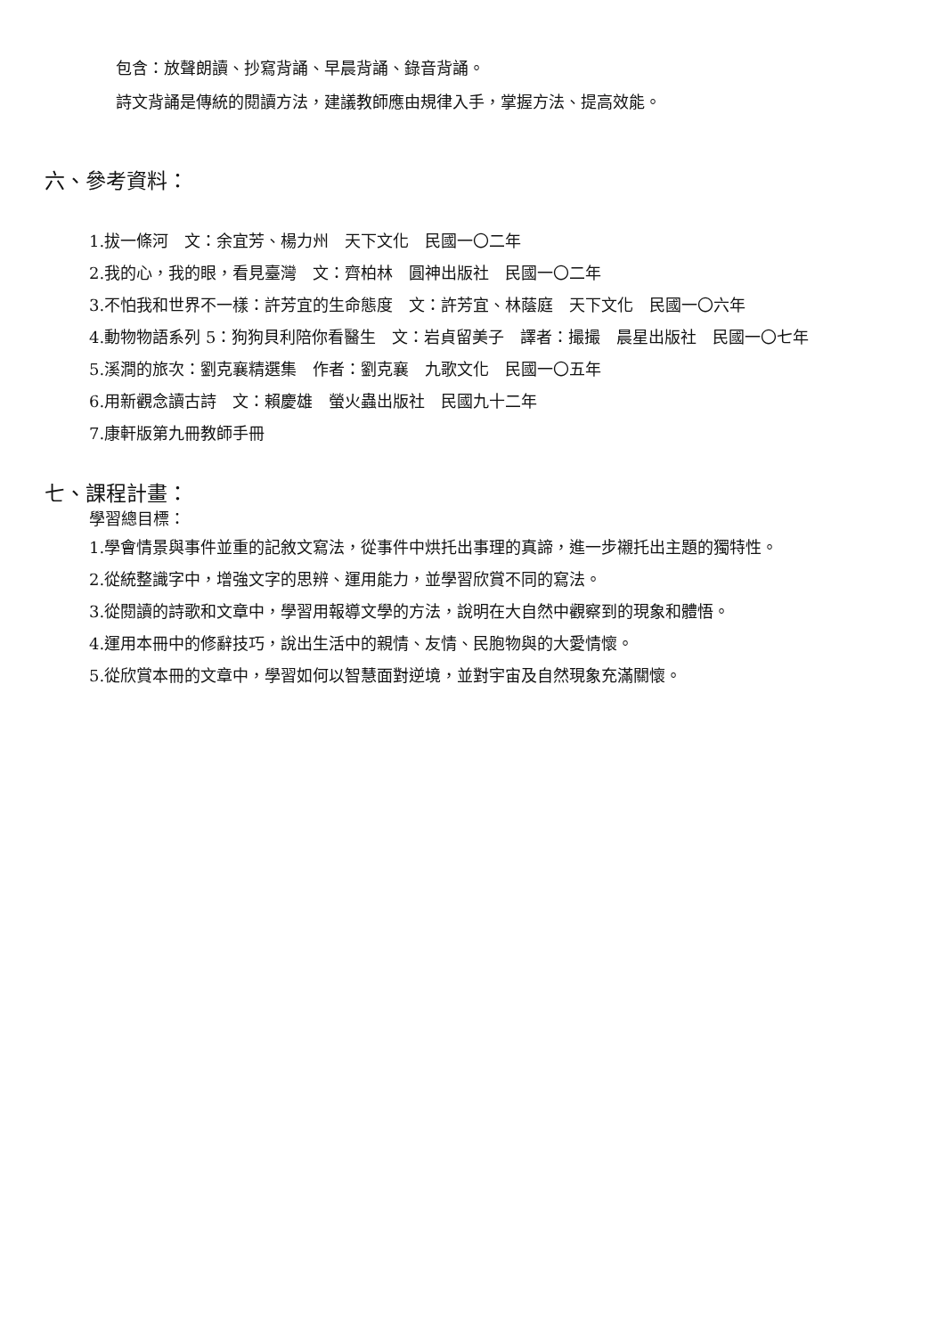包含：放聲朗讀、抄寫背誦、早晨背誦、錄音背誦。
詩文背誦是傳統的閱讀方法，建議教師應由規律入手，掌握方法、提高效能。
六、參考資料：
1.拔一條河　文：余宜芳、楊力州　天下文化　民國一〇二年
2.我的心，我的眼，看見臺灣　文：齊柏林　圓神出版社　民國一〇二年
3.不怕我和世界不一樣：許芳宜的生命態度　文：許芳宜、林蔭庭　天下文化　民國一〇六年
4.動物物語系列 5：狗狗貝利陪你看醫生　文：岩貞留美子　譯者：撮撮　晨星出版社　民國一〇七年
5.溪澗的旅次：劉克襄精選集　作者：劉克襄　九歌文化　民國一〇五年
6.用新觀念讀古詩　文：賴慶雄　螢火蟲出版社　民國九十二年
7.康軒版第九冊教師手冊
七、課程計畫：
學習總目標：
1.學會情景與事件並重的記敘文寫法，從事件中烘托出事理的真諦，進一步襯托出主題的獨特性。
2.從統整識字中，增強文字的思辨、運用能力，並學習欣賞不同的寫法。
3.從閱讀的詩歌和文章中，學習用報導文學的方法，說明在大自然中觀察到的現象和體悟。
4.運用本冊中的修辭技巧，說出生活中的親情、友情、民胞物與的大愛情懷。
5.從欣賞本冊的文章中，學習如何以智慧面對逆境，並對宇宙及自然現象充滿關懷。